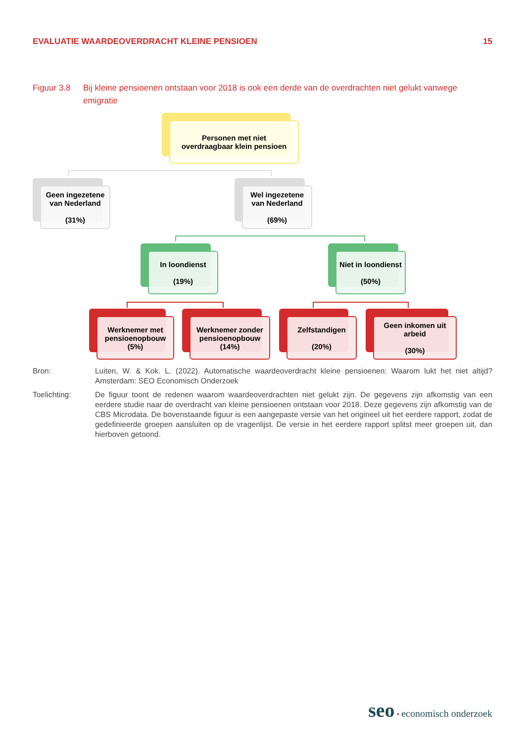EVALUATIE WAARDEOVERDRACHT KLEINE PENSIOEN 15
Figuur 3.8 Bij kleine pensioenen ontstaan voor 2018 is ook een derde van de overdrachten niet gelukt vanwege emigratie
Personen met niet
overdraagbaar klein pensioen
Geen ingezetene van Nederland
(31%)
Wel ingezetene van Nederland
(69%)
In loondienst
(19%)
Niet in loondienst
(50%)
Werknemer met pensioenopbouw
(5%)
Werknemer zonder pensioenopbouw
(14%)
Zelfstandigen
(20%)
Geen inkomen uit arbeid
(30%)
Bron: Luiten, W. & Kok. L. (2022). Automatische waardeoverdracht kleine pensioenen: Waarom lukt het niet altijd? Amsterdam: SEO Economisch Onderzoek
Toelichting: De figuur toont de redenen waarom waardeoverdrachten niet gelukt zijn. De gegevens zijn afkomstig van een eerdere studie naar de overdracht van kleine pensioenen ontstaan voor 2018. Deze gegevens zijn afkomstig van de CBS Microdata. De bovenstaande figuur is een aangepaste versie van het origineel uit het eerdere rapport, zodat de gedefinieerde groepen aansluiten op de vragenlijst. De versie in het eerdere rapport splitst meer groepen uit, dan hierboven getoond.
seo • economisch onderzoek